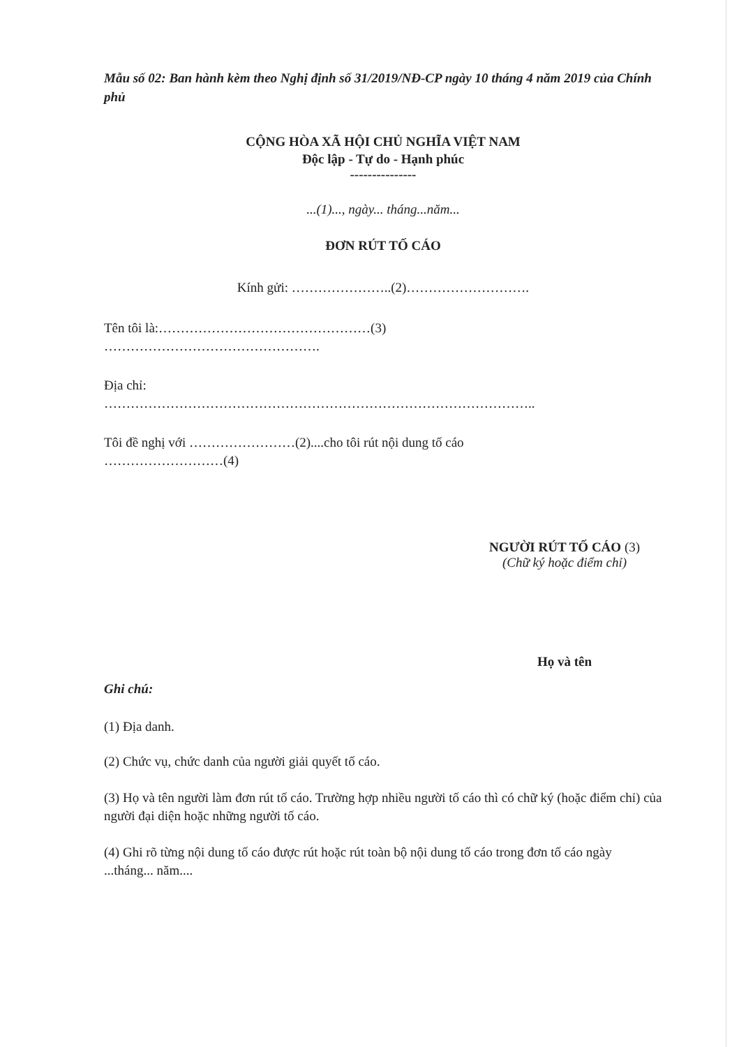Mẫu số 02: Ban hành kèm theo Nghị định số 31/2019/NĐ-CP ngày 10 tháng 4 năm 2019 của Chính phủ
CỘNG HÒA XÃ HỘI CHỦ NGHĨA VIỆT NAM
Độc lập - Tự do - Hạnh phúc
---------------
...(1)..., ngày... tháng...năm...
ĐƠN RÚT TỐ CÁO
Kính gửi: …………………..(2)……………………….
Tên tôi là:…………………………………………(3)
………………………………………….
Địa chỉ:
……………………………………………………………………………………..
Tôi đề nghị với ……………………(2)....cho tôi rút nội dung tố cáo
………………………(4)
NGƯỜI RÚT TỐ CÁO (3)
(Chữ ký hoặc điểm chỉ)
Họ và tên
Ghi chú:
(1) Địa danh.
(2) Chức vụ, chức danh của người giải quyết tố cáo.
(3) Họ và tên người làm đơn rút tố cáo. Trường hợp nhiều người tố cáo thì có chữ ký (hoặc điểm chỉ) của người đại diện hoặc những người tố cáo.
(4) Ghi rõ từng nội dung tố cáo được rút hoặc rút toàn bộ nội dung tố cáo trong đơn tố cáo ngày ...tháng... năm....